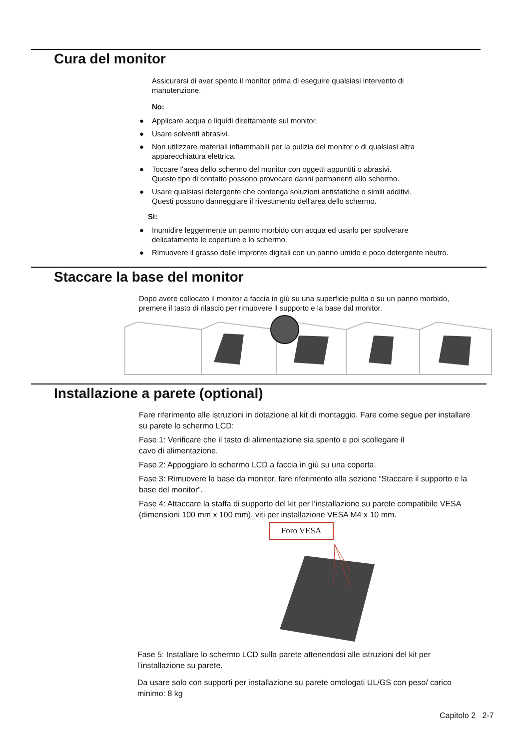Cura del monitor
Assicurarsi di aver spento il monitor prima di eseguire qualsiasi intervento di manutenzione.
No:
● Applicare acqua o liquidi direttamente sul monitor.
● Usare solventi abrasivi.
● Non utilizzare materiali infiammabili per la pulizia del monitor o di qualsiasi altra apparecchiatura elettrica.
● Toccare l'area dello schermo del monitor con oggetti appuntiti o abrasivi.
Questo tipo di contatto possono provocare danni permanenti allo schermo.
● Usare qualsiasi detergente che contenga soluzioni antistatiche o simili additivi.
Questi possono danneggiare il rivestimento dell'area dello schermo.
Sì:
● Inumidire leggermente un panno morbido con acqua ed usarlo per spolverare delicatamente le coperture e lo schermo.
● Rimuovere il grasso delle impronte digitali con un panno umido e poco detergente neutro.
Staccare la base del monitor
Dopo avere collocato il monitor a faccia in giù su una superficie pulita o su un panno morbido, premere il tasto di rilascio per rimuovere il supporto e la base dal monitor.
Installazione a parete (optional)
Fare riferimento alle istruzioni in dotazione al kit di montaggio. Fare come segue per installare su parete lo schermo LCD:
Fase 1: Verificare che il tasto di alimentazione sia spento e poi scollegare il
cavo di alimentazione.
Fase 2: Appoggiare lo schermo LCD a faccia in giù su una coperta.
Fase 3: Rimuovere la base da monitor, fare riferimento alla sezione “Staccare il supporto e la base del monitor”.
Fase 4: Attaccare la staffa di supporto del kit per l’installazione su parete compatibile VESA (dimensioni 100 mm x 100 mm), viti per installazione VESA M4 x 10 mm.
Foro VESA
Fase 5: Installare lo schermo LCD sulla parete attenendosi alle istruzioni del kit per l’installazione su parete.
Da usare solo con supporti per installazione su parete omologati UL/GS con peso/ carico minimo: 8 kg
Capitolo 2 2-7